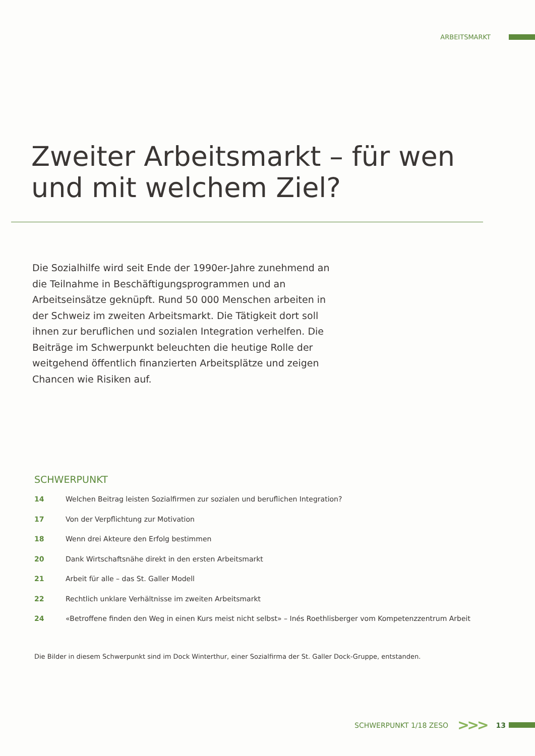ARBEITSMARKT
Zweiter Arbeitsmarkt – für wen
und mit welchem Ziel?
Die Sozialhilfe wird seit Ende der 1990er-Jahre zunehmend an die Teilnahme in Beschäftigungsprogrammen und an Arbeitseinsätze geknüpft. Rund 50 000 Menschen arbeiten in der Schweiz im zweiten Arbeitsmarkt. Die Tätigkeit dort soll ihnen zur beruflichen und sozialen Integration verhelfen. Die Beiträge im Schwerpunkt beleuchten die heutige Rolle der weitgehend öffentlich finanzierten Arbeitsplätze und zeigen Chancen wie Risiken auf.
SCHWERPUNKT
14 Welchen Beitrag leisten Sozialfirmen zur sozialen und beruflichen Integration?
17 Von der Verpflichtung zur Motivation
18 Wenn drei Akteure den Erfolg bestimmen
20 Dank Wirtschaftsnähe direkt in den ersten Arbeitsmarkt
21 Arbeit für alle – das St. Galler Modell
22 Rechtlich unklare Verhältnisse im zweiten Arbeitsmarkt
24 «Betroffene finden den Weg in einen Kurs meist nicht selbst» – Inés Roethlisberger vom Kompetenzzentrum Arbeit
Die Bilder in diesem Schwerpunkt sind im Dock Winterthur, einer Sozialfirma der St. Galler Dock-Gruppe, entstanden.
SCHWERPUNKT 1/18 ZESO >>> 13